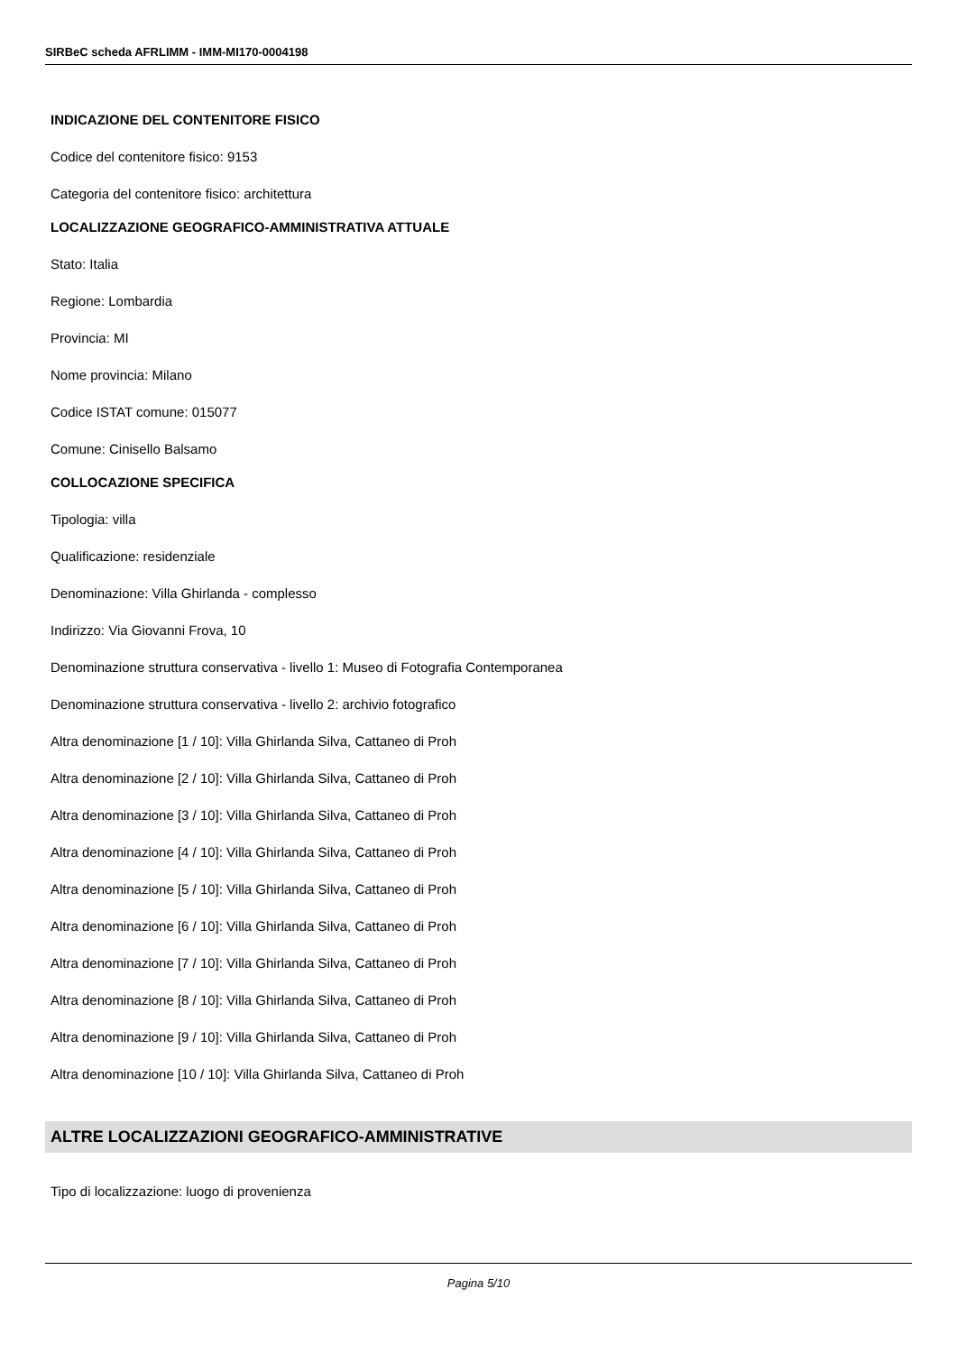SIRBeC scheda AFRLIMM - IMM-MI170-0004198
INDICAZIONE DEL CONTENITORE FISICO
Codice del contenitore fisico: 9153
Categoria del contenitore fisico: architettura
LOCALIZZAZIONE GEOGRAFICO-AMMINISTRATIVA ATTUALE
Stato: Italia
Regione: Lombardia
Provincia: MI
Nome provincia: Milano
Codice ISTAT comune: 015077
Comune: Cinisello Balsamo
COLLOCAZIONE SPECIFICA
Tipologia: villa
Qualificazione: residenziale
Denominazione: Villa Ghirlanda - complesso
Indirizzo: Via Giovanni Frova, 10
Denominazione struttura conservativa - livello 1: Museo di Fotografia Contemporanea
Denominazione struttura conservativa - livello 2: archivio fotografico
Altra denominazione [1 / 10]: Villa Ghirlanda Silva, Cattaneo di Proh
Altra denominazione [2 / 10]: Villa Ghirlanda Silva, Cattaneo di Proh
Altra denominazione [3 / 10]: Villa Ghirlanda Silva, Cattaneo di Proh
Altra denominazione [4 / 10]: Villa Ghirlanda Silva, Cattaneo di Proh
Altra denominazione [5 / 10]: Villa Ghirlanda Silva, Cattaneo di Proh
Altra denominazione [6 / 10]: Villa Ghirlanda Silva, Cattaneo di Proh
Altra denominazione [7 / 10]: Villa Ghirlanda Silva, Cattaneo di Proh
Altra denominazione [8 / 10]: Villa Ghirlanda Silva, Cattaneo di Proh
Altra denominazione [9 / 10]: Villa Ghirlanda Silva, Cattaneo di Proh
Altra denominazione [10 / 10]: Villa Ghirlanda Silva, Cattaneo di Proh
ALTRE LOCALIZZAZIONI GEOGRAFICO-AMMINISTRATIVE
Tipo di localizzazione: luogo di provenienza
Pagina 5/10